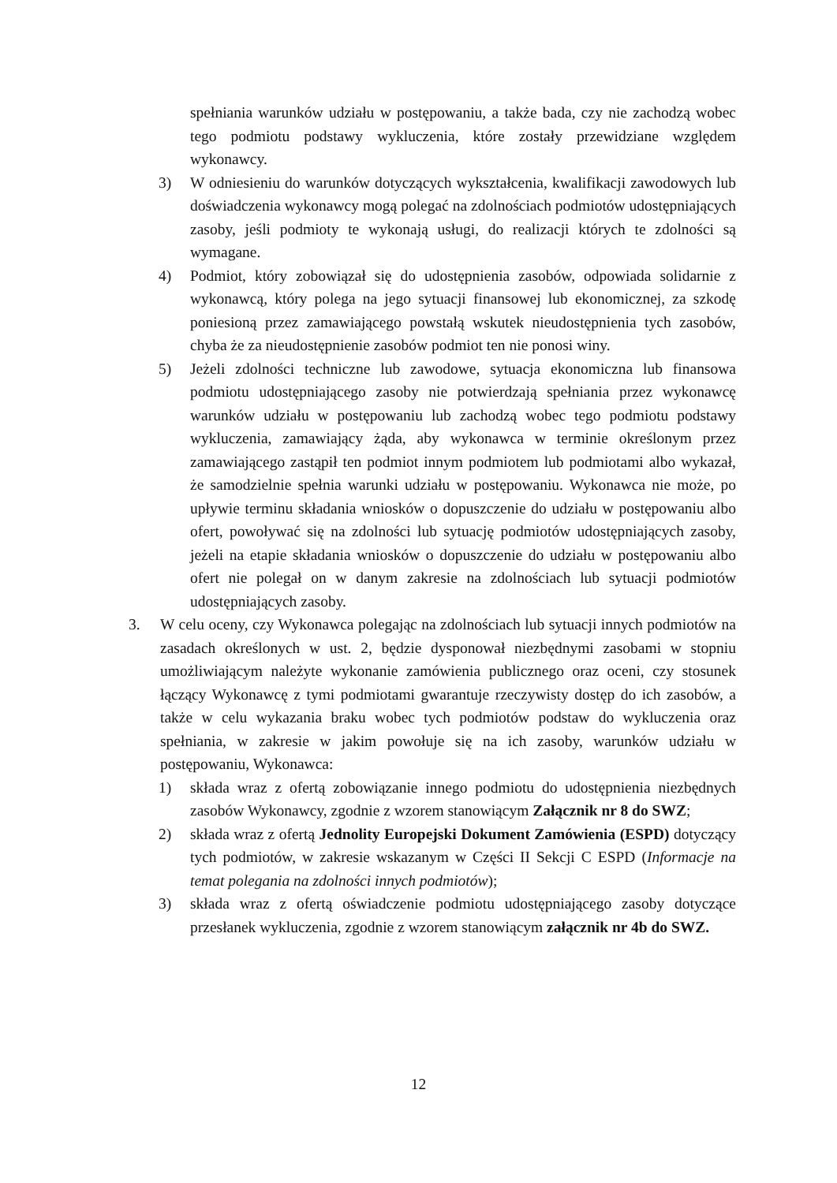spełniania warunków udziału w postępowaniu, a także bada, czy nie zachodzą wobec tego podmiotu podstawy wykluczenia, które zostały przewidziane względem wykonawcy.
3) W odniesieniu do warunków dotyczących wykształcenia, kwalifikacji zawodowych lub doświadczenia wykonawcy mogą polegać na zdolnościach podmiotów udostępniających zasoby, jeśli podmioty te wykonają usługi, do realizacji których te zdolności są wymagane.
4) Podmiot, który zobowiązał się do udostępnienia zasobów, odpowiada solidarnie z wykonawcą, który polega na jego sytuacji finansowej lub ekonomicznej, za szkodę poniesioną przez zamawiającego powstałą wskutek nieudostępnienia tych zasobów, chyba że za nieudostępnienie zasobów podmiot ten nie ponosi winy.
5) Jeżeli zdolności techniczne lub zawodowe, sytuacja ekonomiczna lub finansowa podmiotu udostępniającego zasoby nie potwierdzają spełniania przez wykonawcę warunków udziału w postępowaniu lub zachodzą wobec tego podmiotu podstawy wykluczenia, zamawiający żąda, aby wykonawca w terminie określonym przez zamawiającego zastąpił ten podmiot innym podmiotem lub podmiotami albo wykazał, że samodzielnie spełnia warunki udziału w postępowaniu. Wykonawca nie może, po upływie terminu składania wniosków o dopuszczenie do udziału w postępowaniu albo ofert, powoływać się na zdolności lub sytuację podmiotów udostępniających zasoby, jeżeli na etapie składania wniosków o dopuszczenie do udziału w postępowaniu albo ofert nie polegał on w danym zakresie na zdolnościach lub sytuacji podmiotów udostępniających zasoby.
3. W celu oceny, czy Wykonawca polegając na zdolnościach lub sytuacji innych podmiotów na zasadach określonych w ust. 2, będzie dysponował niezbędnymi zasobami w stopniu umożliwiającym należyte wykonanie zamówienia publicznego oraz oceni, czy stosunek łączący Wykonawcę z tymi podmiotami gwarantuje rzeczywisty dostęp do ich zasobów, a także w celu wykazania braku wobec tych podmiotów podstaw do wykluczenia oraz spełniania, w zakresie w jakim powołuje się na ich zasoby, warunków udziału w postępowaniu, Wykonawca:
1) składa wraz z ofertą zobowiązanie innego podmiotu do udostępnienia niezbędnych zasobów Wykonawcy, zgodnie z wzorem stanowiącym Załącznik nr 8 do SWZ;
2) składa wraz z ofertą Jednolity Europejski Dokument Zamówienia (ESPD) dotyczący tych podmiotów, w zakresie wskazanym w Części II Sekcji C ESPD (Informacje na temat polegania na zdolności innych podmiotów);
3) składa wraz z ofertą oświadczenie podmiotu udostępniającego zasoby dotyczące przesłanek wykluczenia, zgodnie z wzorem stanowiącym załącznik nr 4b do SWZ.
12